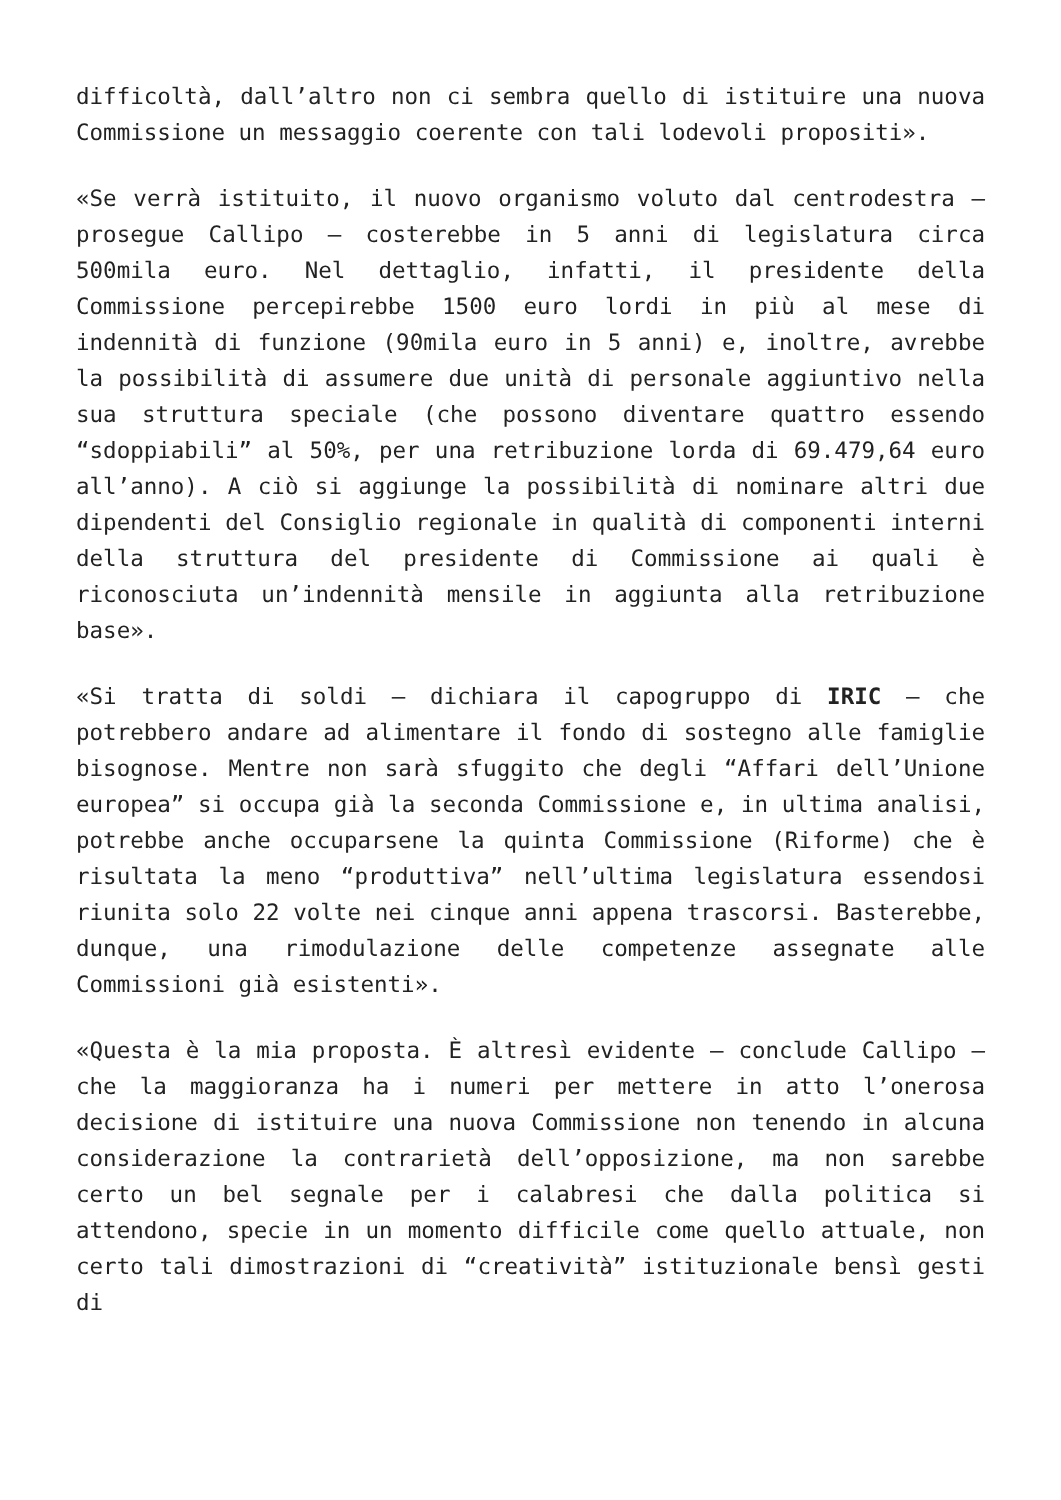difficoltà, dall’altro non ci sembra quello di istituire una nuova Commissione un messaggio coerente con tali lodevoli propositi».
«Se verrà istituito, il nuovo organismo voluto dal centrodestra – prosegue Callipo – costerebbe in 5 anni di legislatura circa 500mila euro. Nel dettaglio, infatti, il presidente della Commissione percepirebbe 1500 euro lordi in più al mese di indennità di funzione (90mila euro in 5 anni) e, inoltre, avrebbe la possibilità di assumere due unità di personale aggiuntivo nella sua struttura speciale (che possono diventare quattro essendo “sdoppiabili” al 50%, per una retribuzione lorda di 69.479,64 euro all’anno). A ciò si aggiunge la possibilità di nominare altri due dipendenti del Consiglio regionale in qualità di componenti interni della struttura del presidente di Commissione ai quali è riconosciuta un’indennità mensile in aggiunta alla retribuzione base».
«Si tratta di soldi – dichiara il capogruppo di IRIC – che potrebbero andare ad alimentare il fondo di sostegno alle famiglie bisognose. Mentre non sarà sfuggito che degli “Affari dell’Unione europea” si occupa già la seconda Commissione e, in ultima analisi, potrebbe anche occuparsene la quinta Commissione (Riforme) che è risultata la meno “produttiva” nell’ultima legislatura essendosi riunita solo 22 volte nei cinque anni appena trascorsi. Basterebbe, dunque, una rimodulazione delle competenze assegnate alle Commissioni già esistenti».
«Questa è la mia proposta. È altresì evidente – conclude Callipo – che la maggioranza ha i numeri per mettere in atto l’onerosa decisione di istituire una nuova Commissione non tenendo in alcuna considerazione la contrarietà dell’opposizione, ma non sarebbe certo un bel segnale per i calabresi che dalla politica si attendono, specie in un momento difficile come quello attuale, non certo tali dimostrazioni di “creatività” istituzionale bensì gesti di